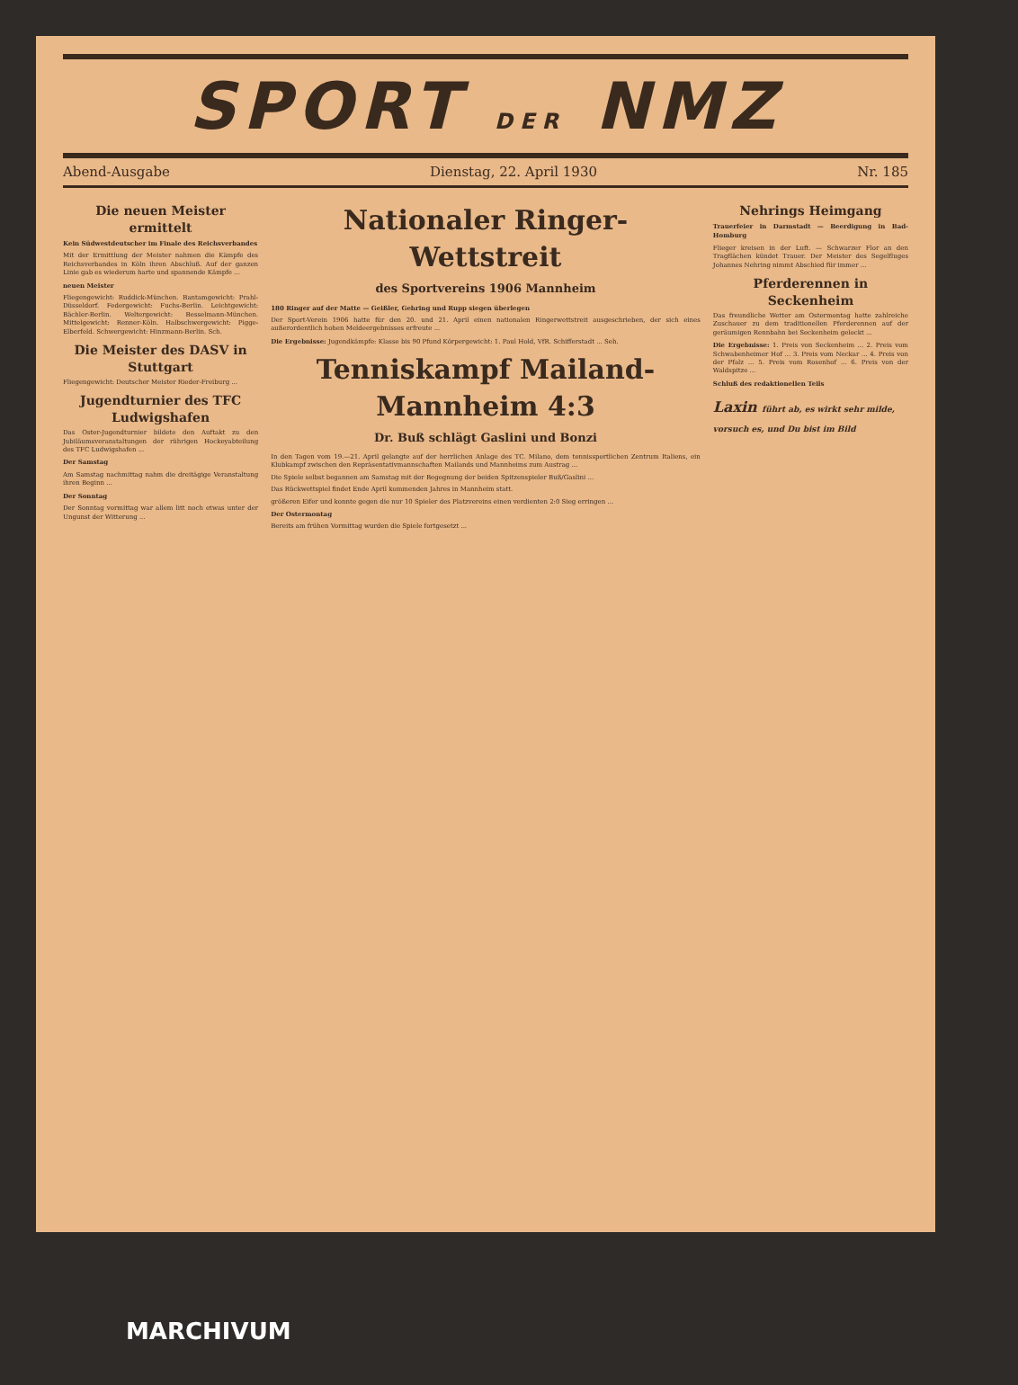SPORT DER NMZ
Abend-Ausgabe Dienstag, 22. April 1930 Nr. 185
Die neuen Meister ermittelt
Kein Südwestdeutscher im Finale des Reichsverbandes
Mit der Ermittlung der Meister nahmen die Kämpfe des Reichsverbandes in Köln ihren Abschluß. Auf der ganzen Linie gab es wiederum harte und spannende Kämpfe ...
neuen Meister
Fliegengewicht: Ruddick-München. Bantamgewicht: Prahl-Düsseldorf. Federgewicht: Fuchs-Berlin. Leichtgewicht: Bächler-Berlin. Weltergewicht: Besselmann-München. Mittelgewicht: Renner-Köln. Halbschwergewicht: Pigge-Elberfeld. Schwergewicht: Hinzmann-Berlin. Sch.
Die Meister des DASV in Stuttgart
Fliegengewicht: Deutscher Meister Rieder-Freiburg ...
Jugendturnier des TFC Ludwigshafen
Das Oster-Jugendturnier bildete den Auftakt zu den Jubiläumsveranstaltungen der rührigen Hockeyabteilung des TFC Ludwigshafen ...
Der Samstag
Am Samstag nachmittag nahm die dreitägige Veranstaltung ihren Beginn ...
Der Sonntag
Der Sonntag vormittag war allem litt noch etwas unter der Ungunst der Witterung ...
Nationaler Ringer-Wettstreit
des Sportvereins 1906 Mannheim
180 Ringer auf der Matte — Geißler, Gehring und Rupp siegen überlegen
Der Sport-Verein 1906 hatte für den 20. und 21. April einen nationalen Ringerwettstreit ausgeschrieben, der sich eines außerordentlich hohen Meldeergebnisses erfreute ...
Die Ergebnisse: Jugendkämpfe: Klasse bis 90 Pfund Körpergewicht: 1. Paul Hold, VfR. Schifferstadt ... Seh.
Tenniskampf Mailand-Mannheim 4:3
Dr. Buß schlägt Gaslini und Bonzi
In den Tagen vom 19.—21. April gelangte auf der herrlichen Anlage des TC. Milano, dem tennissportlichen Zentrum Italiens, ein Klubkampf zwischen den Repräsentativmannschaften Mailands und Mannheims zum Austrag ...
Die Spiele selbst begannen am Samstag mit der Begegnung der beiden Spitzenspieler Buß/Gaslini ...
Das Rückwettspiel findet Ende April kommenden Jahres in Mannheim statt.
größeren Eifer und konnte gegen die nur 10 Spieler des Platzvereins einen verdienten 2:0 Sieg erringen ...
Der Ostermontag
Bereits am frühen Vormittag wurden die Spiele fortgesetzt ...
Nehrings Heimgang
Trauerfeier in Darmstadt — Beerdigung in Bad-Homburg
Flieger kreisen in der Luft. — Schwarzer Flor an den Tragflächen kündet Trauer. Der Meister des Segelfluges Johannes Nehring nimmt Abschied für immer ...
Pferderennen in Seckenheim
Das freundliche Wetter am Ostermontag hatte zahlreiche Zuschauer zu dem traditionellen Pferderennen auf der geräumigen Rennbahn bei Seckenheim gelockt ...
Die Ergebnisse: 1. Preis von Seckenheim ... 2. Preis vom Schwabenheimer Hof ... 3. Preis vom Neckar ... 4. Preis von der Pfalz ... 5. Preis vom Rosenhof ... 6. Preis von der Waldspitze ...
Schluß des redaktionellen Teils
Laxin führt ab, es wirkt sehr milde, vorsuch es, und Du bist im Bild
MARCHIVUM